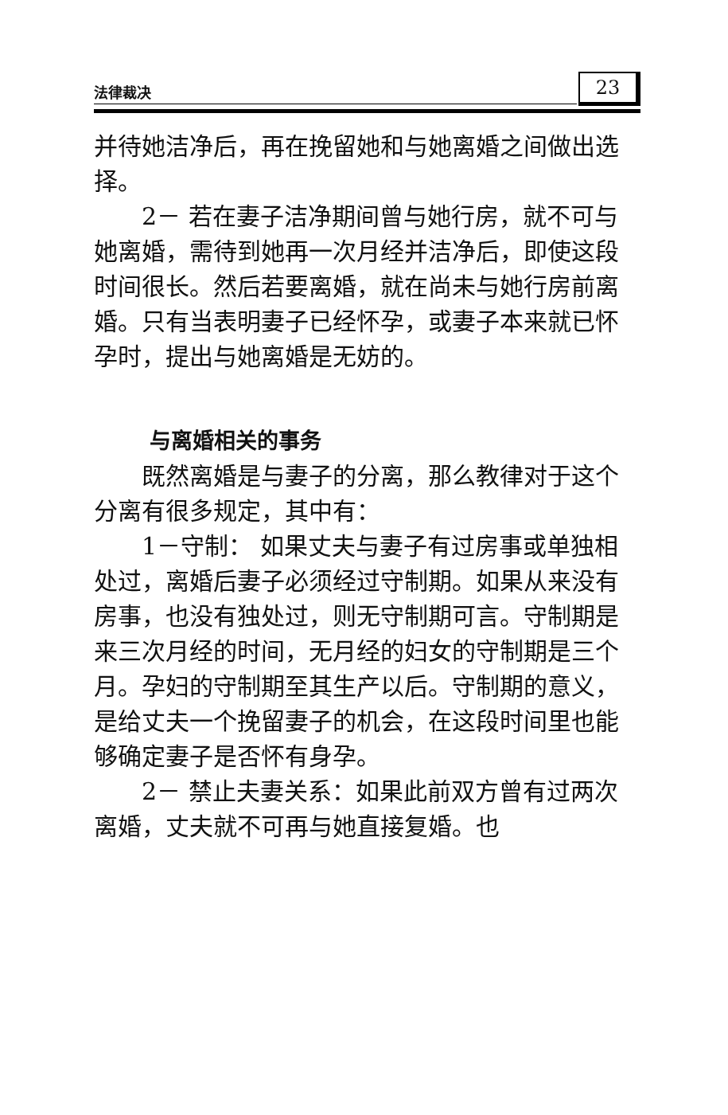法律裁决 23
并待她洁净后，再在挽留她和与她离婚之间做出选择。
2－ 若在妻子洁净期间曾与她行房，就不可与她离婚，需待到她再一次月经并洁净后，即使这段时间很长。然后若要离婚，就在尚未与她行房前离婚。只有当表明妻子已经怀孕，或妻子本来就已怀孕时，提出与她离婚是无妨的。
与离婚相关的事务
既然离婚是与妻子的分离，那么教律对于这个分离有很多规定，其中有：
1－守制： 如果丈夫与妻子有过房事或单独相处过，离婚后妻子必须经过守制期。如果从来没有房事，也没有独处过，则无守制期可言。守制期是来三次月经的时间，无月经的妇女的守制期是三个月。孕妇的守制期至其生产以后。守制期的意义，是给丈夫一个挽留妻子的机会，在这段时间里也能够确定妻子是否怀有身孕。
2－ 禁止夫妻关系：如果此前双方曾有过两次离婚，丈夫就不可再与她直接复婚。也